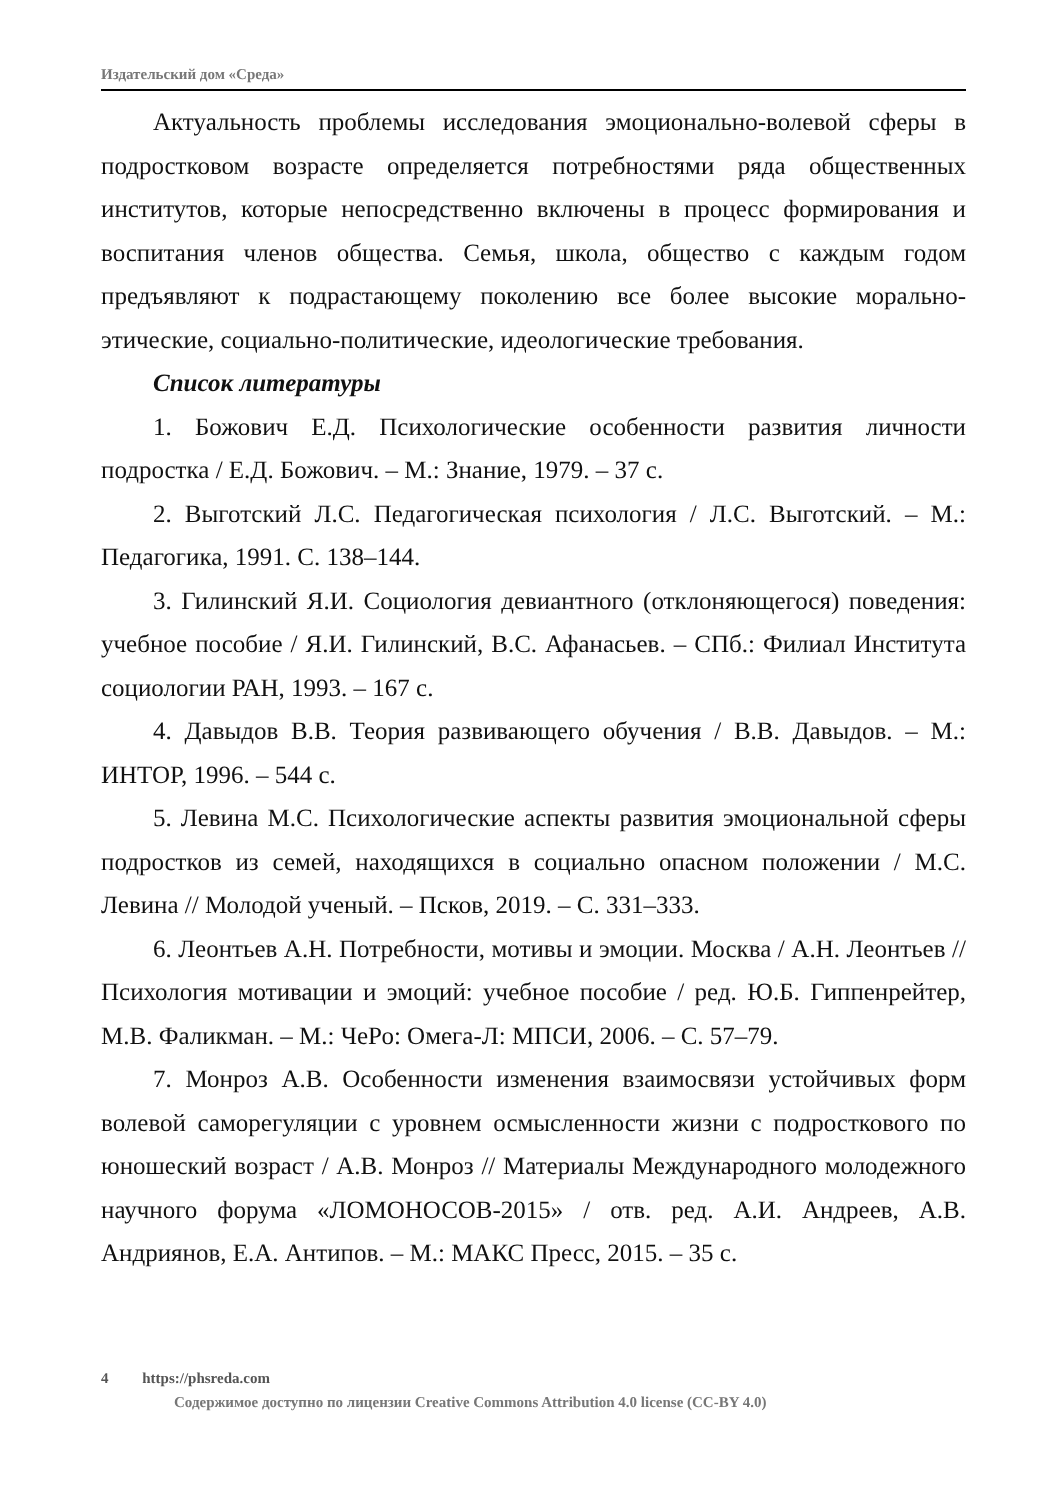Издательский дом «Среда»
Актуальность проблемы исследования эмоционально-волевой сферы в подростковом возрасте определяется потребностями ряда общественных институтов, которые непосредственно включены в процесс формирования и воспитания членов общества. Семья, школа, общество с каждым годом предъявляют к подрастающему поколению все более высокие морально-этические, социально-политические, идеологические требования.
Список литературы
1. Божович Е.Д. Психологические особенности развития личности подростка / Е.Д. Божович. – М.: Знание, 1979. – 37 с.
2. Выготский Л.С. Педагогическая психология / Л.С. Выготский. – М.: Педагогика, 1991. С. 138–144.
3. Гилинский Я.И. Социология девиантного (отклоняющегося) поведения: учебное пособие / Я.И. Гилинский, В.С. Афанасьев. – СПб.: Филиал Института социологии РАН, 1993. – 167 с.
4. Давыдов В.В. Теория развивающего обучения / В.В. Давыдов. – М.: ИНТОР, 1996. – 544 с.
5. Левина М.С. Психологические аспекты развития эмоциональной сферы подростков из семей, находящихся в социально опасном положении / М.С. Левина // Молодой ученый. – Псков, 2019. – С. 331–333.
6. Леонтьев А.Н. Потребности, мотивы и эмоции. Москва / А.Н. Леонтьев // Психология мотивации и эмоций: учебное пособие / ред. Ю.Б. Гиппенрейтер, М.В. Фаликман. – М.: ЧеРо: Омега-Л: МПСИ, 2006. – С. 57–79.
7. Монроз А.В. Особенности изменения взаимосвязи устойчивых форм волевой саморегуляции с уровнем осмысленности жизни с подросткового по юношеский возраст / А.В. Монроз // Материалы Международного молодежного научного форума «ЛОМОНОСОВ-2015» / отв. ред. А.И. Андреев, А.В. Андриянов, Е.А. Антипов. – М.: МАКС Пресс, 2015. – 35 с.
4 https://phsreda.com
Содержимое доступно по лицензии Creative Commons Attribution 4.0 license (CC-BY 4.0)